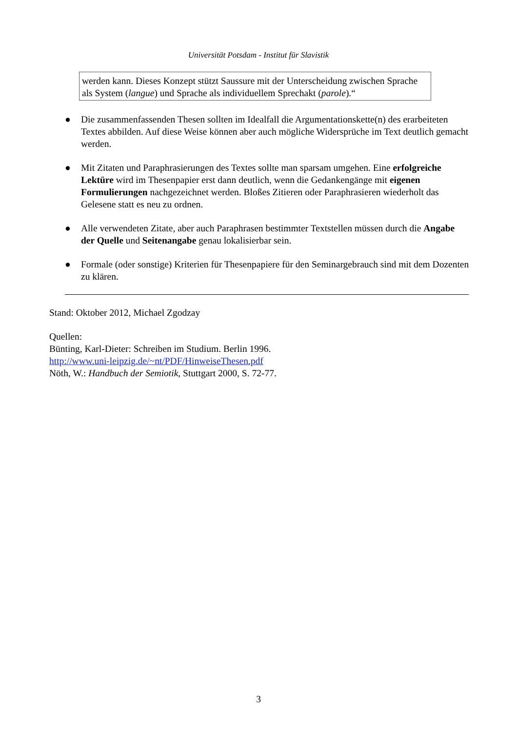Universität Potsdam - Institut für Slavistik
werden kann. Dieses Konzept stützt Saussure mit der Unterscheidung zwischen Sprache als System (langue) und Sprache als individuellem Sprechakt (parole).“
● Die zusammenfassenden Thesen sollten im Idealfall die Argumentationskette(n) des erarbeiteten Textes abbilden. Auf diese Weise können aber auch mögliche Widersprüche im Text deutlich gemacht werden.
● Mit Zitaten und Paraphrasierungen des Textes sollte man sparsam umgehen. Eine erfolgreiche Lektüre wird im Thesenpapier erst dann deutlich, wenn die Gedankengänge mit eigenen Formulierungen nachgezeichnet werden. Bloßes Zitieren oder Paraphrasieren wiederholt das Gelesene statt es neu zu ordnen.
● Alle verwendeten Zitate, aber auch Paraphrasen bestimmter Textstellen müssen durch die Angabe der Quelle und Seitenangabe genau lokalisierbar sein.
● Formale (oder sonstige) Kriterien für Thesenpapiere für den Seminargebrauch sind mit dem Dozenten zu klären.
Stand: Oktober 2012, Michael Zgodzay
Quellen:
Bünting, Karl-Dieter: Schreiben im Studium. Berlin 1996.
http://www.uni-leipzig.de/~nt/PDF/HinweiseThesen.pdf
Nöth, W.: Handbuch der Semiotik, Stuttgart 2000, S. 72-77.
3